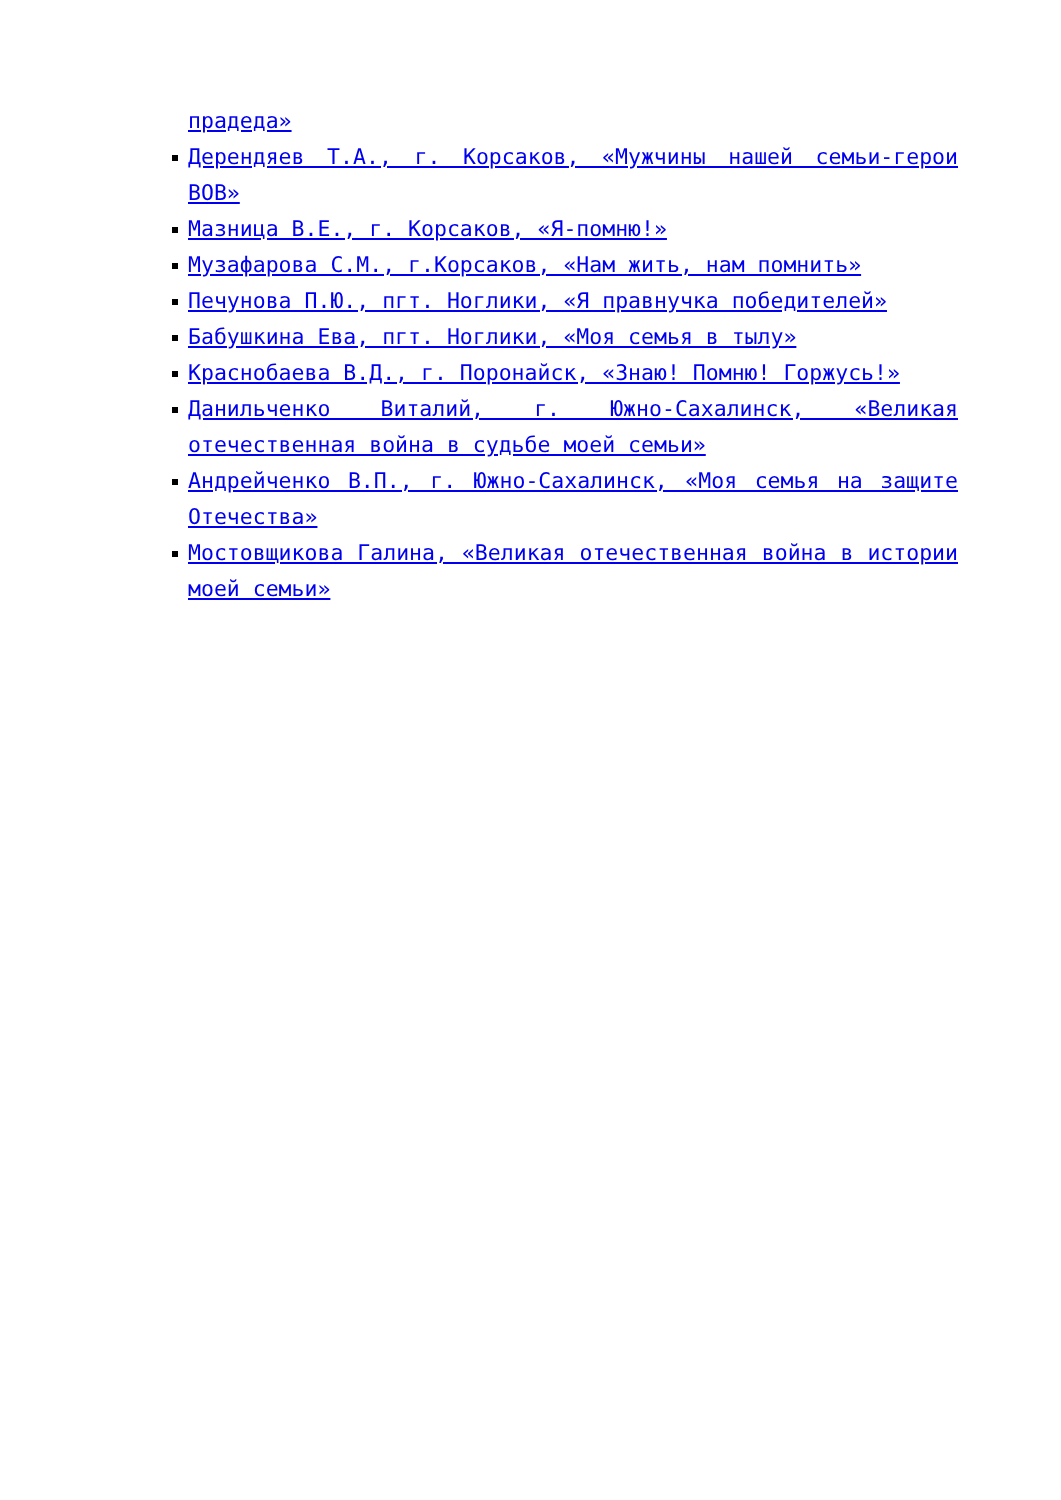прадеда»
Дерендяев Т.А., г. Корсаков, «Мужчины нашей семьи-герои ВОВ»
Мазница В.Е., г. Корсаков, «Я-помню!»
Музафарова С.М., г.Корсаков, «Нам жить, нам помнить»
Печунова П.Ю., пгт. Ноглики, «Я правнучка победителей»
Бабушкина Ева, пгт. Ноглики, «Моя семья в тылу»
Краснобаева В.Д., г. Поронайск, «Знаю! Помню! Горжусь!»
Данильченко Виталий, г. Южно-Сахалинск, «Великая отечественная война в судьбе моей семьи»
Андрейченко В.П., г. Южно-Сахалинск, «Моя семья на защите Отечества»
Мостовщикова Галина, «Великая отечественная война в истории моей семьи»